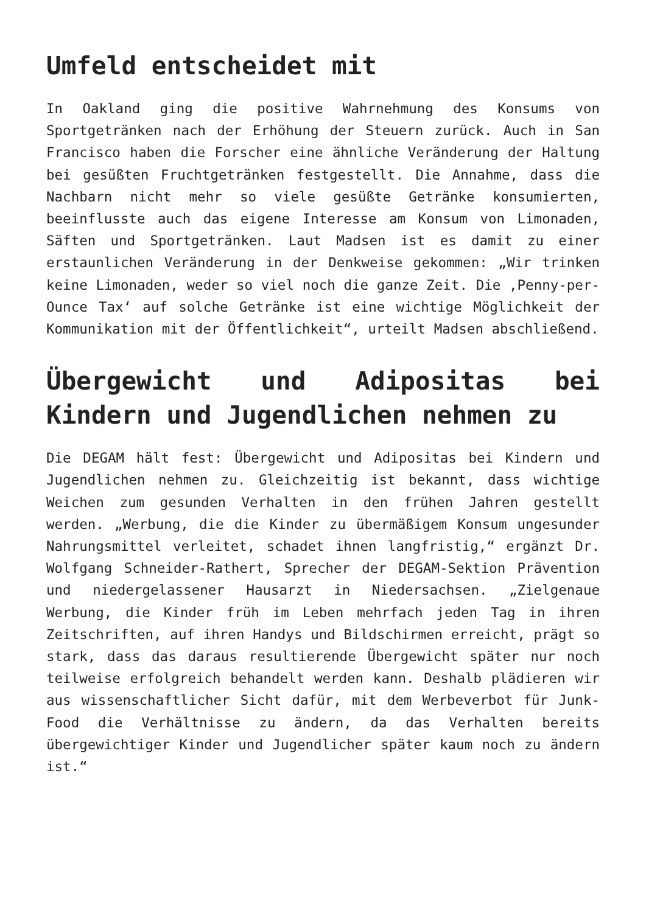Umfeld entscheidet mit
In Oakland ging die positive Wahrnehmung des Konsums von Sportgetränken nach der Erhöhung der Steuern zurück. Auch in San Francisco haben die Forscher eine ähnliche Veränderung der Haltung bei gesüßten Fruchtgetränken festgestellt. Die Annahme, dass die Nachbarn nicht mehr so viele gesüßte Getränke konsumierten, beeinflusste auch das eigene Interesse am Konsum von Limonaden, Säften und Sportgetränken. Laut Madsen ist es damit zu einer erstaunlichen Veränderung in der Denkweise gekommen: „Wir trinken keine Limonaden, weder so viel noch die ganze Zeit. Die ‚Penny-per-Ounce Tax‘ auf solche Getränke ist eine wichtige Möglichkeit der Kommunikation mit der Öffentlichkeit“, urteilt Madsen abschließend.
Übergewicht und Adipositas bei Kindern und Jugendlichen nehmen zu
Die DEGAM hält fest: Übergewicht und Adipositas bei Kindern und Jugendlichen nehmen zu. Gleichzeitig ist bekannt, dass wichtige Weichen zum gesunden Verhalten in den frühen Jahren gestellt werden. „Werbung, die die Kinder zu übermäßigem Konsum ungesunder Nahrungsmittel verleitet, schadet ihnen langfristig,“ ergänzt Dr. Wolfgang Schneider-Rathert, Sprecher der DEGAM-Sektion Prävention und niedergelassener Hausarzt in Niedersachsen. „Zielgenaue Werbung, die Kinder früh im Leben mehrfach jeden Tag in ihren Zeitschriften, auf ihren Handys und Bildschirmen erreicht, prägt so stark, dass das daraus resultierende Übergewicht später nur noch teilweise erfolgreich behandelt werden kann. Deshalb plädieren wir aus wissenschaftlicher Sicht dafür, mit dem Werbeverbot für Junk-Food die Verhältnisse zu ändern, da das Verhalten bereits übergewichtiger Kinder und Jugendlicher später kaum noch zu ändern ist.“